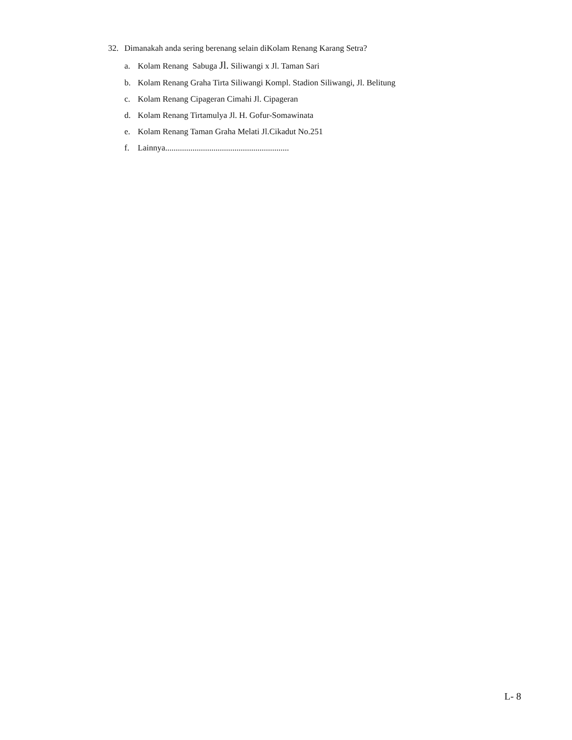32. Dimanakah anda sering berenang selain diKolam Renang Karang Setra?
a. Kolam Renang Sabuga Jl. Siliwangi x Jl. Taman Sari
b. Kolam Renang Graha Tirta Siliwangi Kompl. Stadion Siliwangi, Jl. Belitung
c. Kolam Renang Cipageran Cimahi Jl. Cipageran
d. Kolam Renang Tirtamulya Jl. H. Gofur-Somawinata
e. Kolam Renang Taman Graha Melati Jl.Cikadut No.251
f. Lainnya...........................................................
L- 8